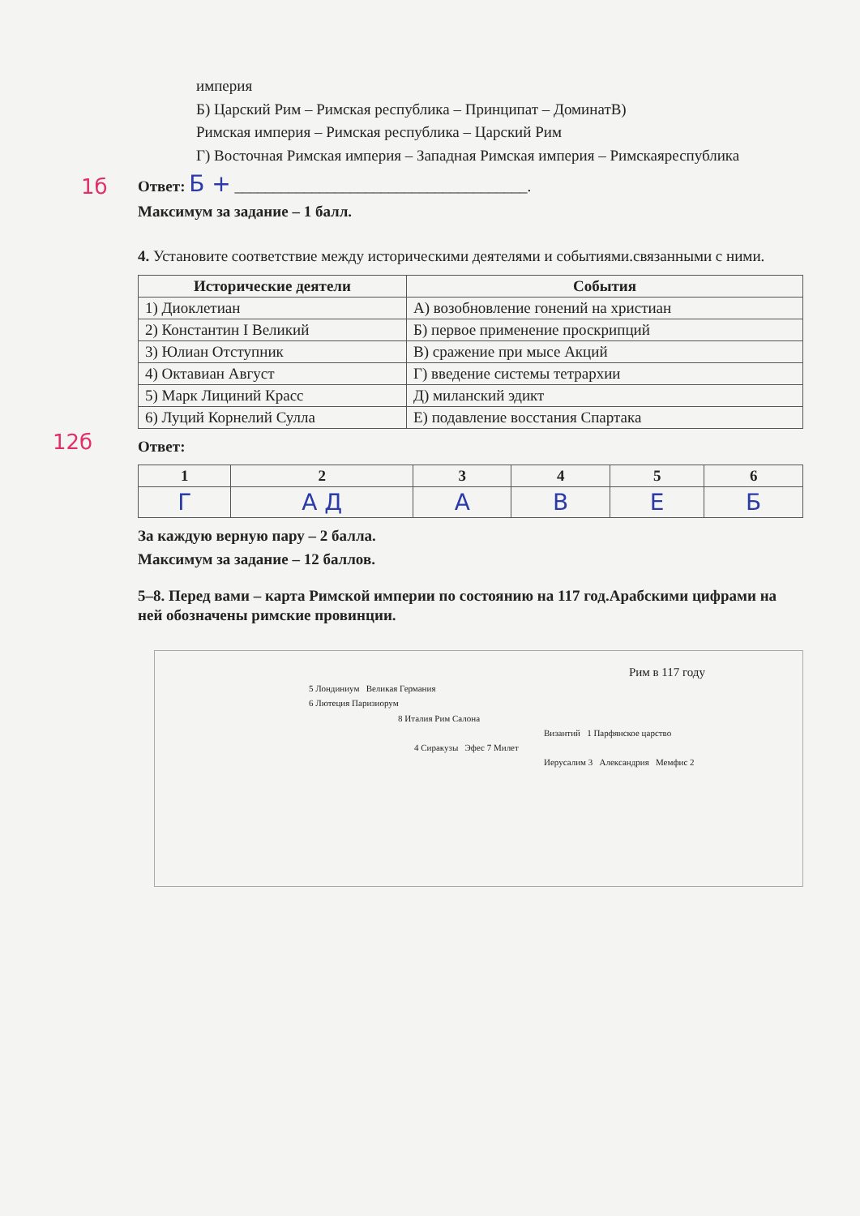империя
Б) Царский Рим – Римская республика – Принципат – ДоминатВ)
Римская империя – Римская республика – Царский Рим
Г) Восточная Римская империя – Западная Римская империя – Римскаяреспублика
1б
Ответ: Б + ______________________________________.
Максимум за задание – 1 балл.
4. Установите соответствие между историческими деятелями и событиями.связанными с ними.
12б
| Исторические деятели | События |
| --- | --- |
| 1) Диоклетиан | А) возобновление гонений на христиан |
| 2) Константин I Великий | Б) первое применение проскрипций |
| 3) Юлиан Отступник | В) сражение при мысе Акций |
| 4) Октавиан Август | Г) введение системы тетрархии |
| 5) Марк Лициний Красс | Д) миланский эдикт |
| 6) Луций Корнелий Сулла | Е) подавление восстания Спартака |
Ответ:
| 1 | 2 | 3 | 4 | 5 | 6 |
| --- | --- | --- | --- | --- | --- |
| Г | А Д | А | В | Е | Б |
За каждую верную пару – 2 балла.
Максимум за задание – 12 баллов.
5–8. Перед вами – карта Римской империи по состоянию на 117 год.Арабскими цифрами на ней обозначены римские провинции.
Рим в 117 году
5 Лондиниум Великая Германия
6 Лютеция Паризиорум
8 Италия Рим Салона
Византий 1 Парфянское царство
4 Сиракузы Эфес 7 Милет
Иерусалим 3 Александрия Мемфис 2